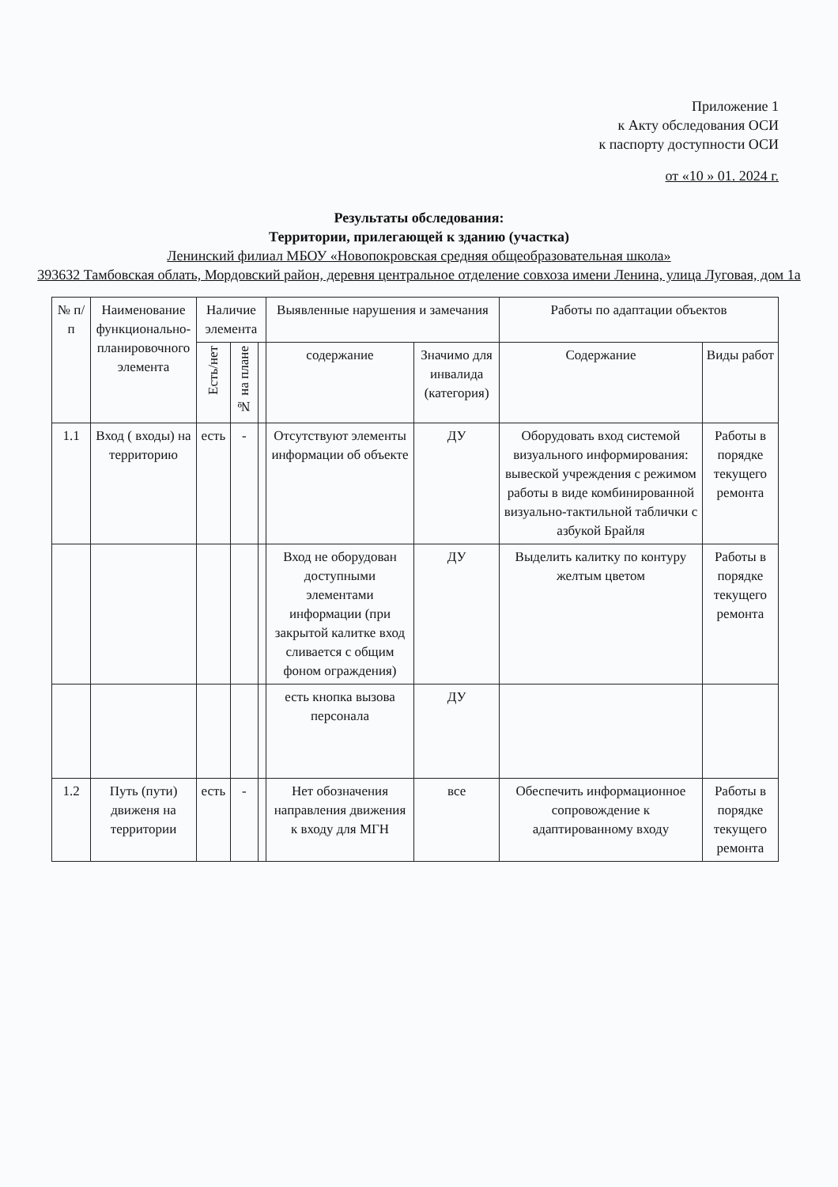Приложение 1
к Акту обследования ОСИ
к паспорту доступности ОСИ
от «10 » 01. 2024 г.
Результаты обследования:
Территории, прилегающей к зданию (участка)
Ленинский филиал МБОУ «Новопокровская средняя общеобразовательная школа»
393632 Тамбовская облать, Мордовский район, деревня центральное отделение совхоза имени Ленина, улица Луговая, дом 1а
| № п/п | Наименование функционально-планировочного элемента | Наличие элемента | | | Выявленные нарушения и замечания | | Работы по адаптации объектов | |
| --- | --- | --- | --- | --- | --- | --- | --- | --- |
| | | Есть/нет | № на плане | | содержание | Значимо для инвалида (категория) | Содержание | Виды работ |
| 1.1 | Вход ( входы) на территорию | есть | - | | Отсутствуют элементы информации об объекте | ДУ | Оборудовать вход системой визуального информирования: вывеской учреждения с режимом работы в виде комбинированной визуально-тактильной таблички с азбукой Брайля | Работы в порядке текущего ремонта |
| | | | | | Вход не оборудован доступными элементами информации (при закрытой калитке вход сливается с общим фоном ограждения) | ДУ | Выделить калитку по контуру желтым цветом | Работы в порядке текущего ремонта |
| | | | | | есть кнопка вызова персонала | ДУ | | |
| 1.2 | Путь (пути) движеня на территории | есть | - | | Нет обозначения направления движения к входу для МГН | все | Обеспечить информационное сопровождение к адаптированному входу | Работы в порядке текущего ремонта |